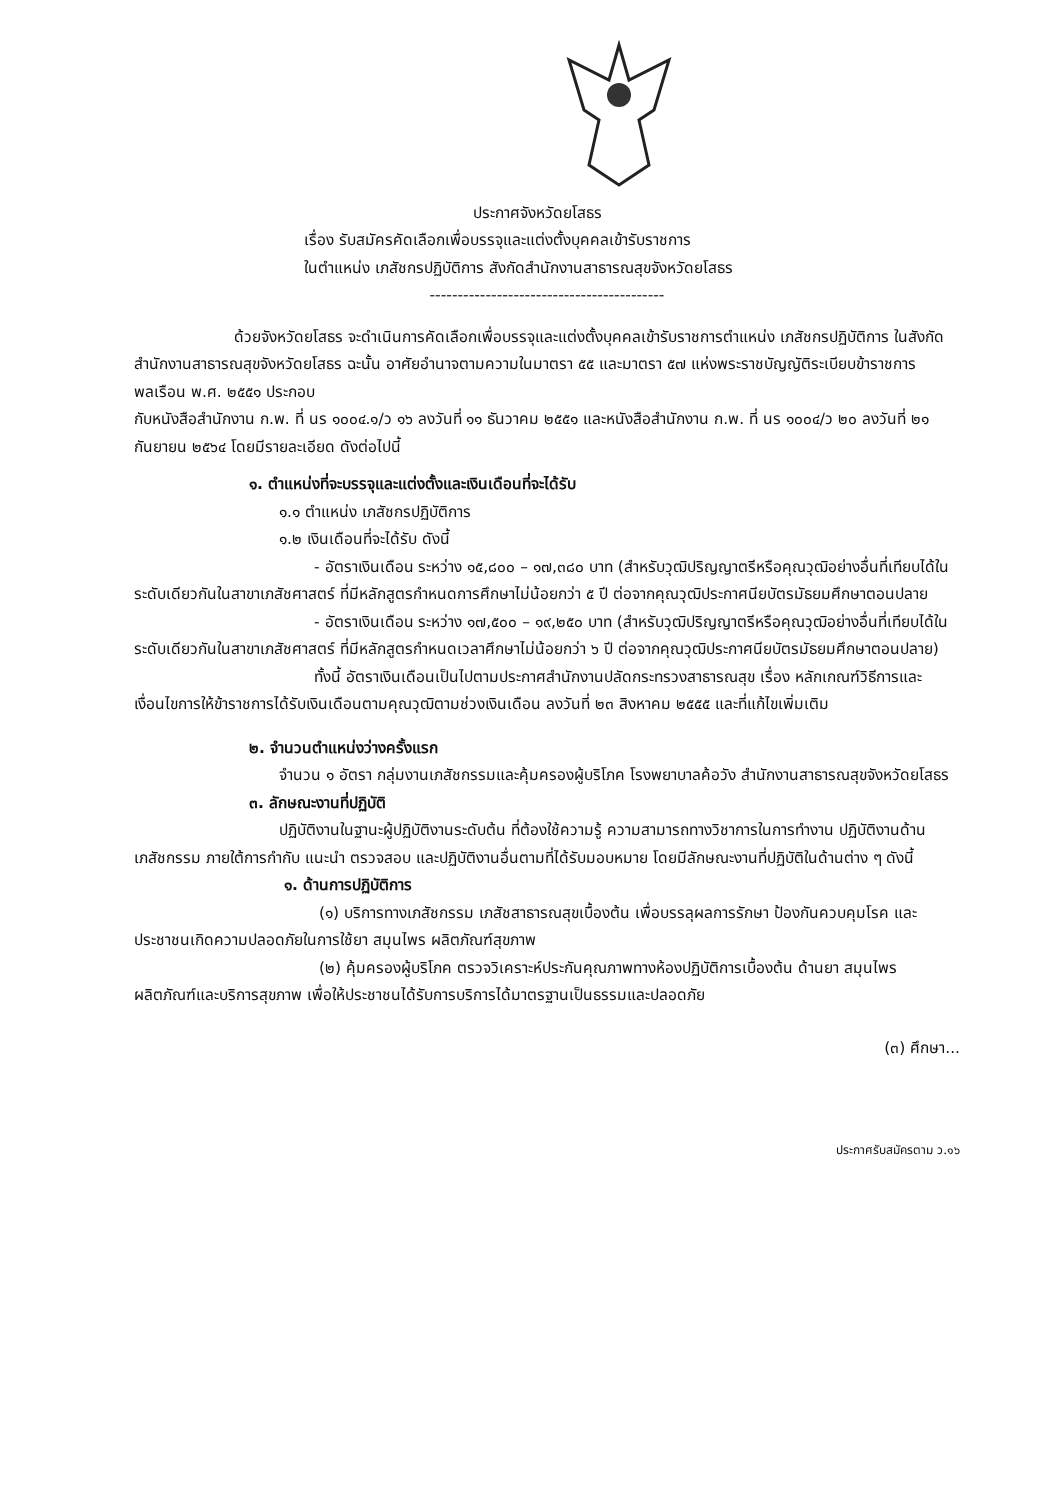ประกาศจังหวัดยโสธร
เรื่อง รับสมัครคัดเลือกเพื่อบรรจุและแต่งตั้งบุคคลเข้ารับราชการ
ในตำแหน่ง เภสัชกรปฏิบัติการ สังกัดสำนักงานสาธารณสุขจังหวัดยโสธร
------------------------------------------
ด้วยจังหวัดยโสธร จะดำเนินการคัดเลือกเพื่อบรรจุและแต่งตั้งบุคคลเข้ารับราชการตำแหน่ง เภสัชกรปฏิบัติการ ในสังกัดสำนักงานสาธารณสุขจังหวัดยโสธร ฉะนั้น อาศัยอำนาจตามความในมาตรา ๕๕ และมาตรา ๕๗ แห่งพระราชบัญญัติระเบียบข้าราชการพลเรือน พ.ศ. ๒๕๕๑ ประกอบ
กับหนังสือสำนักงาน ก.พ. ที่ นร ๑๐๐๔.๑/ว ๑๖ ลงวันที่ ๑๑ ธันวาคม ๒๕๕๑ และหนังสือสำนักงาน ก.พ. ที่ นร ๑๐๐๔/ว ๒๐ ลงวันที่ ๒๑ กันยายน ๒๕๖๔ โดยมีรายละเอียด ดังต่อไปนี้
๑. ตำแหน่งที่จะบรรจุและแต่งตั้งและเงินเดือนที่จะได้รับ
๑.๑ ตำแหน่ง เภสัชกรปฏิบัติการ
๑.๒ เงินเดือนที่จะได้รับ ดังนี้
- อัตราเงินเดือน ระหว่าง ๑๕,๘๐๐ – ๑๗,๓๘๐ บาท (สำหรับวุฒิปริญญาตรีหรือคุณวุฒิอย่างอื่นที่เทียบได้ในระดับเดียวกันในสาขาเภสัชศาสตร์ ที่มีหลักสูตรกำหนดการศึกษาไม่น้อยกว่า ๕ ปี ต่อจากคุณวุฒิประกาศนียบัตรมัธยมศึกษาตอนปลาย
- อัตราเงินเดือน ระหว่าง ๑๗,๕๐๐ – ๑๙,๒๕๐ บาท (สำหรับวุฒิปริญญาตรีหรือคุณวุฒิอย่างอื่นที่เทียบได้ในระดับเดียวกันในสาขาเภสัชศาสตร์ ที่มีหลักสูตรกำหนดเวลาศึกษาไม่น้อยกว่า ๖ ปี ต่อจากคุณวุฒิประกาศนียบัตรมัธยมศึกษาตอนปลาย)
ทั้งนี้ อัตราเงินเดือนเป็นไปตามประกาศสำนักงานปลัดกระทรวงสาธารณสุข เรื่อง หลักเกณฑ์วิธีการและเงื่อนไขการให้ข้าราชการได้รับเงินเดือนตามคุณวุฒิตามช่วงเงินเดือน ลงวันที่ ๒๓ สิงหาคม ๒๕๕๕ และที่แก้ไขเพิ่มเติม
๒. จำนวนตำแหน่งว่างครั้งแรก
จำนวน ๑ อัตรา กลุ่มงานเภสัชกรรมและคุ้มครองผู้บริโภค โรงพยาบาลค้อวัง สำนักงานสาธารณสุขจังหวัดยโสธร
๓. ลักษณะงานที่ปฏิบัติ
ปฏิบัติงานในฐานะผู้ปฏิบัติงานระดับต้น ที่ต้องใช้ความรู้ ความสามารถทางวิชาการในการทำงาน ปฏิบัติงานด้านเภสัชกรรม ภายใต้การกำกับ แนะนำ ตรวจสอบ และปฏิบัติงานอื่นตามที่ได้รับมอบหมาย โดยมีลักษณะงานที่ปฏิบัติในด้านต่าง ๆ ดังนี้
๑. ด้านการปฏิบัติการ
(๑) บริการทางเภสัชกรรม เภสัชสาธารณสุขเบื้องต้น เพื่อบรรลุผลการรักษา ป้องกันควบคุมโรค และประชาชนเกิดความปลอดภัยในการใช้ยา สมุนไพร ผลิตภัณฑ์สุขภาพ
(๒) คุ้มครองผู้บริโภค ตรวจวิเคราะห์ประกันคุณภาพทางห้องปฏิบัติการเบื้องต้น ด้านยา สมุนไพร ผลิตภัณฑ์และบริการสุขภาพ เพื่อให้ประชาชนได้รับการบริการได้มาตรฐานเป็นธรรมและปลอดภัย
(๓) ศึกษา...
ประกาศรับสมัครตาม ว.๑๖